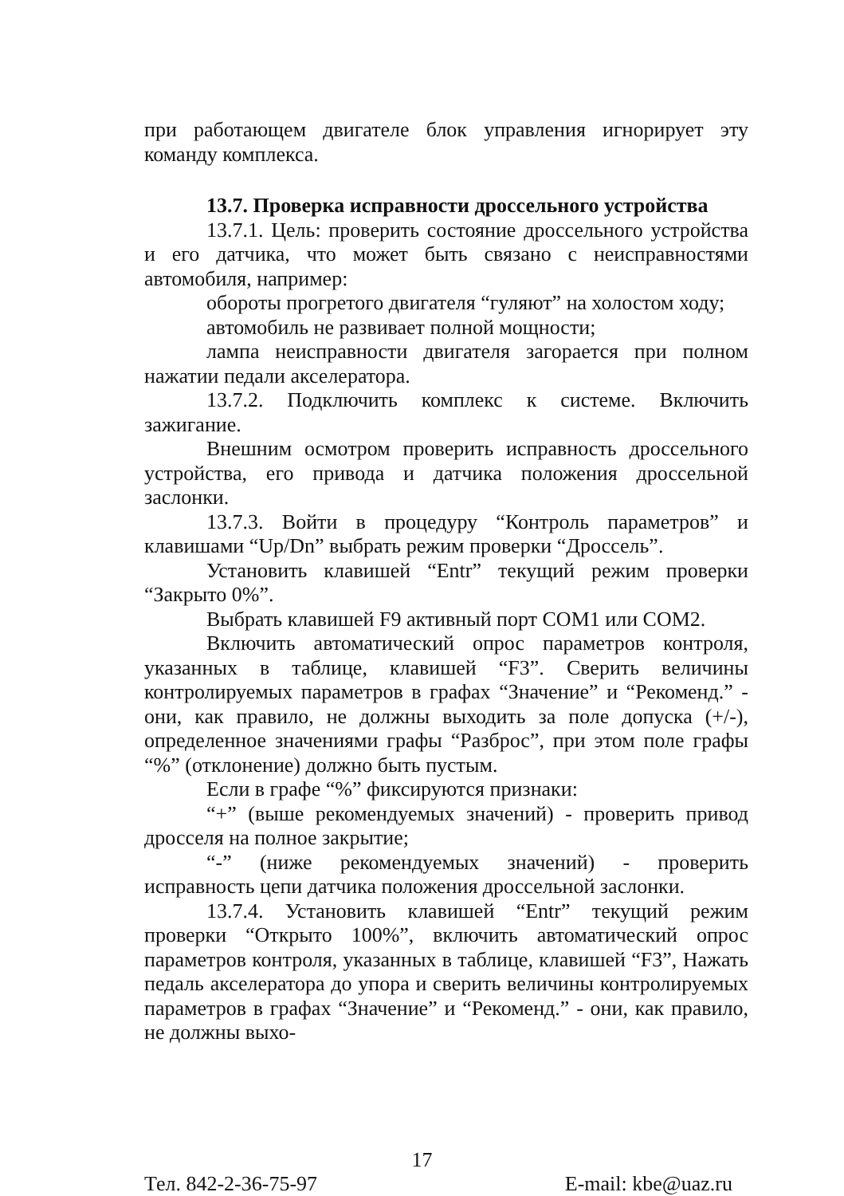при работающем двигателе блок управления игнорирует эту команду комплекса.
13.7. Проверка исправности дроссельного устройства
13.7.1. Цель: проверить состояние дроссельного устройства и его датчика, что может быть связано с неисправностями автомобиля, например:
обороты прогретого двигателя “гуляют” на холостом ходу;
автомобиль не развивает полной мощности;
лампа неисправности двигателя загорается при полном нажатии педали акселератора.
13.7.2. Подключить комплекс к системе. Включить зажигание.
Внешним осмотром проверить исправность дроссельного устройства, его привода и датчика положения дроссельной заслонки.
13.7.3. Войти в процедуру “Контроль параметров” и клавишами “Up/Dn” выбрать режим проверки “Дроссель”.
Установить клавишей “Entr” текущий режим проверки “Закрыто 0%”.
Выбрать клавишей F9 активный порт COM1 или COM2.
Включить автоматический опрос параметров контроля, указанных в таблице, клавишей “F3”. Сверить величины контролируемых параметров в графах “Значение” и “Рекоменд.” - они, как правило, не должны выходить за поле допуска (+/-), определенное значениями графы “Разброс”, при этом поле графы “%” (отклонение) должно быть пустым.
Если в графе “%” фиксируются признаки:
“+” (выше рекомендуемых значений) - проверить привод дросселя на полное закрытие;
“-” (ниже рекомендуемых значений) - проверить исправность цепи датчика положения дроссельной заслонки.
13.7.4. Установить клавишей “Entr” текущий режим проверки “Открыто 100%”, включить автоматический опрос параметров контроля, указанных в таблице, клавишей “F3”, Нажать педаль акселератора до упора и сверить величины контролируемых параметров в графах “Значение” и “Рекоменд.” - они, как правило, не должны выхо-
17
Тел. 842-2-36-75-97 E-mail: kbe@uaz.ru